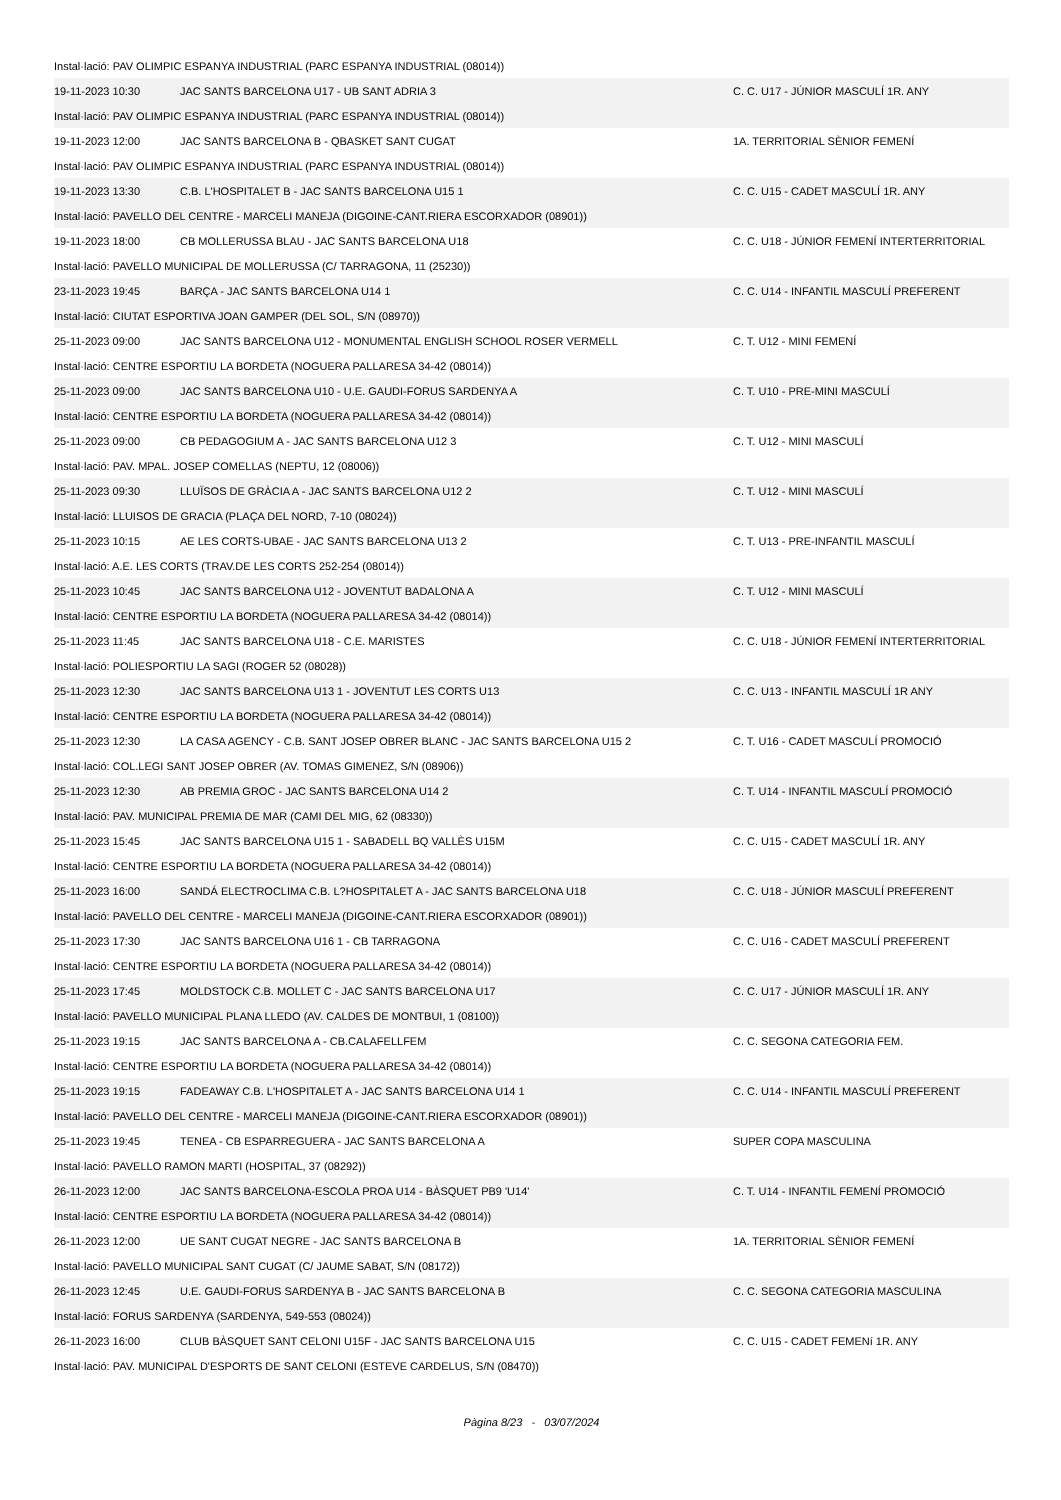| Instal·lació: PAV OLIMPIC ESPANYA INDUSTRIAL (PARC ESPANYA INDUSTRIAL (08014)) | | |
| 19-11-2023 10:30 | JAC SANTS BARCELONA U17 - UB SANT ADRIA 3 | C. C. U17 - JÚNIOR MASCULÍ 1R. ANY |
| Instal·lació: PAV OLIMPIC ESPANYA INDUSTRIAL (PARC ESPANYA INDUSTRIAL (08014)) | | |
| 19-11-2023 12:00 | JAC SANTS BARCELONA B - QBASKET SANT CUGAT | 1A. TERRITORIAL SÈNIOR FEMENÍ |
| Instal·lació: PAV OLIMPIC ESPANYA INDUSTRIAL (PARC ESPANYA INDUSTRIAL (08014)) | | |
| 19-11-2023 13:30 | C.B. L'HOSPITALET B - JAC SANTS BARCELONA U15 1 | C. C. U15 - CADET MASCULÍ 1R. ANY |
| Instal·lació: PAVELLO DEL CENTRE - MARCELI MANEJA (DIGOINE-CANT.RIERA ESCORXADOR (08901)) | | |
| 19-11-2023 18:00 | CB MOLLERUSSA BLAU - JAC SANTS BARCELONA U18 | C. C. U18 - JÚNIOR FEMENÍ INTERTERRITORIAL |
| Instal·lació: PAVELLO MUNICIPAL DE MOLLERUSSA (C/ TARRAGONA, 11 (25230)) | | |
| 23-11-2023 19:45 | BARÇA - JAC SANTS BARCELONA U14 1 | C. C. U14 - INFANTIL MASCULÍ PREFERENT |
| Instal·lació: CIUTAT ESPORTIVA JOAN GAMPER (DEL SOL, S/N (08970)) | | |
| 25-11-2023 09:00 | JAC SANTS BARCELONA U12 - MONUMENTAL ENGLISH SCHOOL ROSER VERMELL | C. T. U12 - MINI FEMENÍ |
| Instal·lació: CENTRE ESPORTIU LA BORDETA (NOGUERA PALLARESA 34-42 (08014)) | | |
| 25-11-2023 09:00 | JAC SANTS BARCELONA U10 - U.E. GAUDI-FORUS SARDENYA A | C. T. U10 - PRE-MINI MASCULÍ |
| Instal·lació: CENTRE ESPORTIU LA BORDETA (NOGUERA PALLARESA 34-42 (08014)) | | |
| 25-11-2023 09:00 | CB PEDAGOGIUM A - JAC SANTS BARCELONA U12 3 | C. T. U12 - MINI MASCULÍ |
| Instal·lació: PAV. MPAL. JOSEP COMELLAS (NEPTU, 12 (08006)) | | |
| 25-11-2023 09:30 | LLUÏSOS DE GRÀCIA A - JAC SANTS BARCELONA U12 2 | C. T. U12 - MINI MASCULÍ |
| Instal·lació: LLUISOS DE GRACIA (PLAÇA DEL NORD, 7-10 (08024)) | | |
| 25-11-2023 10:15 | AE LES CORTS-UBAE - JAC SANTS BARCELONA U13 2 | C. T. U13 - PRE-INFANTIL MASCULÍ |
| Instal·lació: A.E. LES CORTS (TRAV.DE LES CORTS 252-254 (08014)) | | |
| 25-11-2023 10:45 | JAC SANTS BARCELONA U12 - JOVENTUT BADALONA A | C. T. U12 - MINI MASCULÍ |
| Instal·lació: CENTRE ESPORTIU LA BORDETA (NOGUERA PALLARESA 34-42 (08014)) | | |
| 25-11-2023 11:45 | JAC SANTS BARCELONA U18 - C.E. MARISTES | C. C. U18 - JÚNIOR FEMENÍ INTERTERRITORIAL |
| Instal·lació: POLIESPORTIU LA SAGI (ROGER 52 (08028)) | | |
| 25-11-2023 12:30 | JAC SANTS BARCELONA U13 1 - JOVENTUT LES CORTS U13 | C. C. U13 - INFANTIL MASCULÍ 1R ANY |
| Instal·lació: CENTRE ESPORTIU LA BORDETA (NOGUERA PALLARESA 34-42 (08014)) | | |
| 25-11-2023 12:30 | LA CASA AGENCY - C.B. SANT JOSEP OBRER BLANC - JAC SANTS BARCELONA U15 2 | C. T. U16 - CADET MASCULÍ PROMOCIÓ |
| Instal·lació: COL.LEGI SANT JOSEP OBRER (AV. TOMAS GIMENEZ, S/N (08906)) | | |
| 25-11-2023 12:30 | AB PREMIA GROC - JAC SANTS BARCELONA U14 2 | C. T. U14 - INFANTIL MASCULÍ PROMOCIÓ |
| Instal·lació: PAV. MUNICIPAL PREMIA DE MAR (CAMI DEL MIG, 62 (08330)) | | |
| 25-11-2023 15:45 | JAC SANTS BARCELONA U15 1 - SABADELL BQ VALLÈS U15M | C. C. U15 - CADET MASCULÍ 1R. ANY |
| Instal·lació: CENTRE ESPORTIU LA BORDETA (NOGUERA PALLARESA 34-42 (08014)) | | |
| 25-11-2023 16:00 | SANDÁ ELECTROCLIMA C.B. L?HOSPITALET A - JAC SANTS BARCELONA U18 | C. C. U18 - JÚNIOR MASCULÍ PREFERENT |
| Instal·lació: PAVELLO DEL CENTRE - MARCELI MANEJA (DIGOINE-CANT.RIERA ESCORXADOR (08901)) | | |
| 25-11-2023 17:30 | JAC SANTS BARCELONA U16 1 - CB TARRAGONA | C. C. U16 - CADET MASCULÍ PREFERENT |
| Instal·lació: CENTRE ESPORTIU LA BORDETA (NOGUERA PALLARESA 34-42 (08014)) | | |
| 25-11-2023 17:45 | MOLDSTOCK C.B. MOLLET C - JAC SANTS BARCELONA U17 | C. C. U17 - JÚNIOR MASCULÍ 1R. ANY |
| Instal·lació: PAVELLO MUNICIPAL PLANA LLEDO (AV. CALDES DE MONTBUI, 1 (08100)) | | |
| 25-11-2023 19:15 | JAC SANTS BARCELONA A - CB.CALAFELLFEM | C. C. SEGONA CATEGORIA FEM. |
| Instal·lació: CENTRE ESPORTIU LA BORDETA (NOGUERA PALLARESA 34-42 (08014)) | | |
| 25-11-2023 19:15 | FADEAWAY C.B. L'HOSPITALET A - JAC SANTS BARCELONA U14 1 | C. C. U14 - INFANTIL MASCULÍ PREFERENT |
| Instal·lació: PAVELLO DEL CENTRE - MARCELI MANEJA (DIGOINE-CANT.RIERA ESCORXADOR (08901)) | | |
| 25-11-2023 19:45 | TENEA - CB ESPARREGUERA - JAC SANTS BARCELONA A | SUPER COPA MASCULINA |
| Instal·lació: PAVELLO RAMON MARTI (HOSPITAL, 37 (08292)) | | |
| 26-11-2023 12:00 | JAC SANTS BARCELONA-ESCOLA PROA U14 - BÀSQUET PB9 'U14' | C. T. U14 - INFANTIL FEMENÍ PROMOCIÓ |
| Instal·lació: CENTRE ESPORTIU LA BORDETA (NOGUERA PALLARESA 34-42 (08014)) | | |
| 26-11-2023 12:00 | UE SANT CUGAT NEGRE - JAC SANTS BARCELONA B | 1A. TERRITORIAL SÈNIOR FEMENÍ |
| Instal·lació: PAVELLO MUNICIPAL SANT CUGAT (C/ JAUME SABAT, S/N (08172)) | | |
| 26-11-2023 12:45 | U.E. GAUDI-FORUS SARDENYA B - JAC SANTS BARCELONA B | C. C. SEGONA CATEGORIA MASCULINA |
| Instal·lació: FORUS SARDENYA (SARDENYA, 549-553 (08024)) | | |
| 26-11-2023 16:00 | CLUB BÀSQUET SANT CELONI U15F - JAC SANTS BARCELONA U15 | C. C. U15 - CADET FEMENí 1R. ANY |
| Instal·lació: PAV. MUNICIPAL D'ESPORTS DE SANT CELONI (ESTEVE CARDELUS, S/N (08470)) | | |
Pàgina 8/23 - 03/07/2024